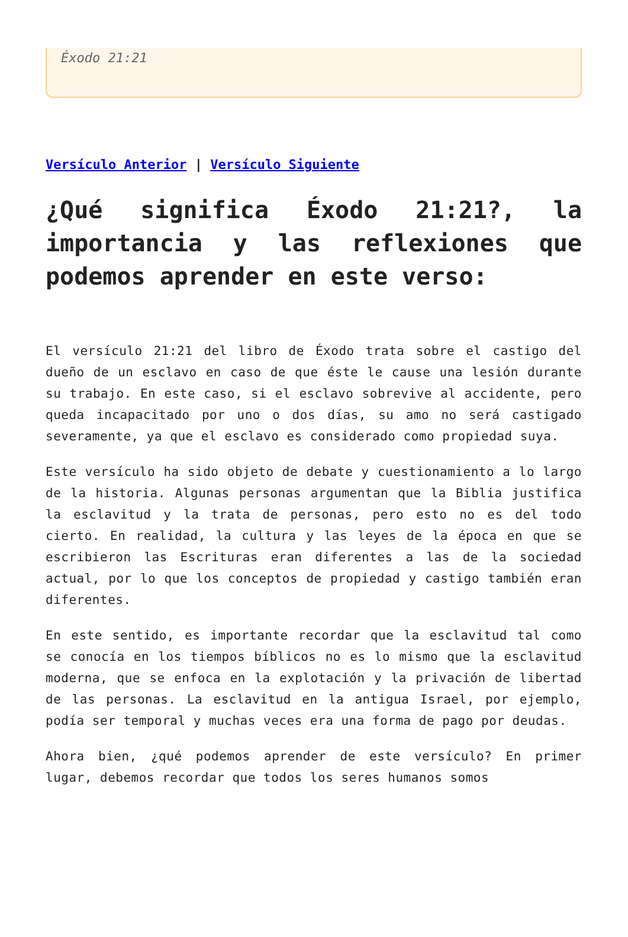Éxodo 21:21
Versículo Anterior | Versículo Siguiente
¿Qué significa Éxodo 21:21?, la importancia y las reflexiones que podemos aprender en este verso:
El versículo 21:21 del libro de Éxodo trata sobre el castigo del dueño de un esclavo en caso de que éste le cause una lesión durante su trabajo. En este caso, si el esclavo sobrevive al accidente, pero queda incapacitado por uno o dos días, su amo no será castigado severamente, ya que el esclavo es considerado como propiedad suya.
Este versículo ha sido objeto de debate y cuestionamiento a lo largo de la historia. Algunas personas argumentan que la Biblia justifica la esclavitud y la trata de personas, pero esto no es del todo cierto. En realidad, la cultura y las leyes de la época en que se escribieron las Escrituras eran diferentes a las de la sociedad actual, por lo que los conceptos de propiedad y castigo también eran diferentes.
En este sentido, es importante recordar que la esclavitud tal como se conocía en los tiempos bíblicos no es lo mismo que la esclavitud moderna, que se enfoca en la explotación y la privación de libertad de las personas. La esclavitud en la antigua Israel, por ejemplo, podía ser temporal y muchas veces era una forma de pago por deudas.
Ahora bien, ¿qué podemos aprender de este versículo? En primer lugar, debemos recordar que todos los seres humanos somos